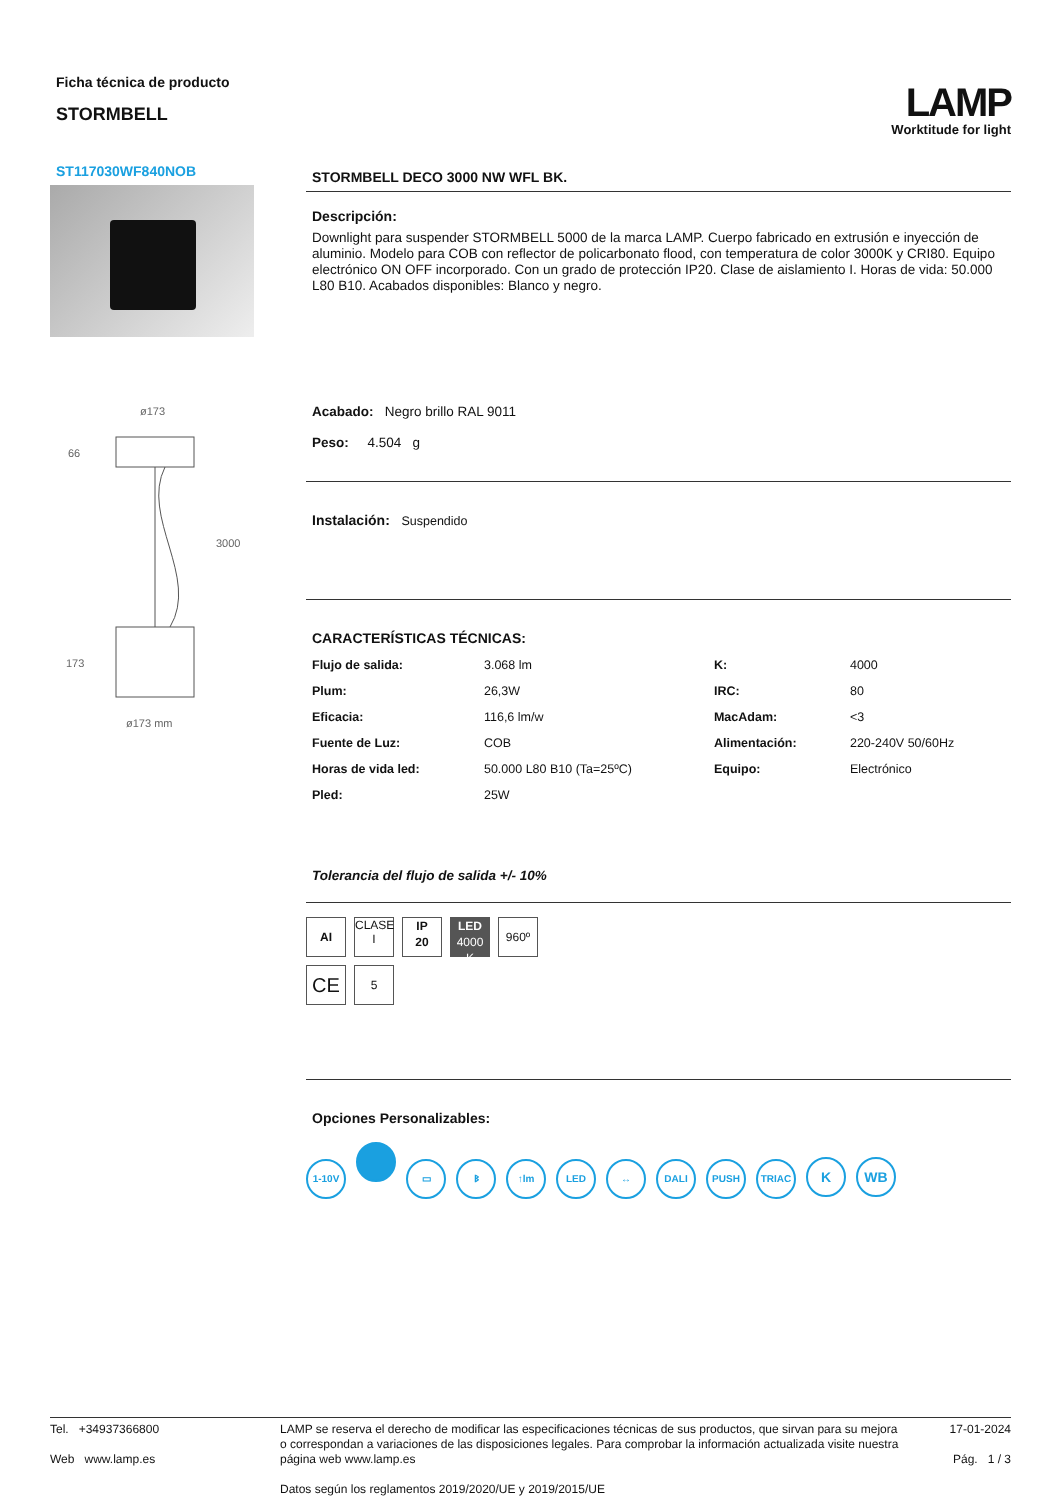Ficha técnica de producto
STORMBELL
LAMP
Worktitude for light
ST117030WF840NOB
ø173
66
3000
173
ø173 mm
STORMBELL DECO 3000 NW WFL BK.
Descripción:
Downlight para suspender STORMBELL 5000 de la marca LAMP. Cuerpo fabricado en extrusión e inyección de aluminio. Modelo para COB con reflector de policarbonato flood, con temperatura de color 3000K y CRI80. Equipo electrónico ON OFF incorporado. Con un grado de protección IP20. Clase de aislamiento I. Horas de vida: 50.000 L80 B10. Acabados disponibles: Blanco y negro.
Acabado: Negro brillo RAL 9011
Peso: 4.504 g
Instalación: Suspendido
CARACTERÍSTICAS TÉCNICAS:
| Flujo de salida: | 3.068 lm | K: | 4000 |
| Plum: | 26,3W | IRC: | 80 |
| Eficacia: | 116,6 lm/w | MacAdam: | <3 |
| Fuente de Luz: | COB | Alimentación: | 220-240V 50/60Hz |
| Horas de vida led: | 50.000 L80 B10 (Ta=25ºC) | Equipo: | Electrónico |
| Pled: | 25W | | |
Tolerancia del flujo de salida +/- 10%
AI CLASE
I IP
20 LED
4000 K 960º
CE 5
Opciones Personalizables:
1-10V ▭ ᛒ ↑lm LED ↔ DALI PUSH TRIAC K WB
Tel. +34937366800
Web www.lamp.es
LAMP se reserva el derecho de modificar las especificaciones técnicas de sus productos, que sirvan para su mejora o correspondan a variaciones de las disposiciones legales. Para comprobar la información actualizada visite nuestra página web www.lamp.es
Datos según los reglamentos 2019/2020/UE y 2019/2015/UE
17-01-2024
Pág. 1 / 3